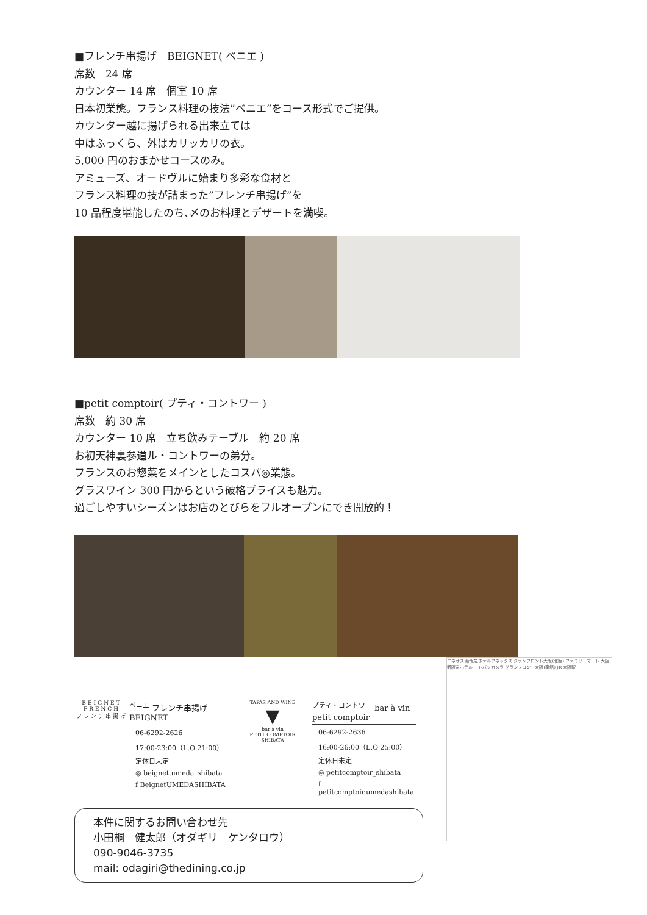■フレンチ串揚げ　BEIGNET( ベニエ )
席数　24 席
カウンター 14 席　個室 10 席
日本初業態。フランス料理の技法”ベニエ”をコース形式でご提供。
カウンター越に揚げられる出来立ては
中はふっくら、外はカリッカリの衣。
5,000 円のおまかせコースのみ。
アミューズ、オードヴルに始まり多彩な食材と
フランス料理の技が詰まった”フレンチ串揚げ”を
10 品程度堪能したのち､〆のお料理とデザートを満喫。
■petit comptoir( プティ・コントワー )
席数　約 30 席
カウンター 10 席　立ち飲みテーブル　約 20 席
お初天神裏参道ル・コントワーの弟分。
フランスのお惣菜をメインとしたコスパ◎業態。
グラスワイン 300 円からという破格プライスも魅力。
過ごしやすいシーズンはお店のとびらをフルオープンにでき開放的！
BEIGNET
FRENCH
フレンチ串揚げ
<sup>ベニエ</sup> フレンチ串揚げ　BEIGNET
06-6292-2626
17:00-23:00（L.O 21:00）
定休日未定
◎ beignet.umeda_shibata
f BeignetUMEDASHIBATA
TAPAS AND WINE
▼
bar à vin
PETIT COMPTOIR
SHIBATA
<sup>プティ・コントワー</sup> bar à vin petit comptoir
06-6292-2636
16:00-26:00（L.O 25:00）
定休日未定
◎ petitcomptoir_shibata
f petitcomptoir.umedashibata
本件に関するお問い合わせ先
小田桐　健太郎（オダギリ　ケンタロウ）
090-9046-3735
mail: odagiri@thedining.co.jp
エネオス 新阪急ホテルアネックス グランフロント大阪(北館) ファミリーマート 大阪新阪急ホテル ヨドバシカメラ グランフロント大阪(南館) JR 大阪駅